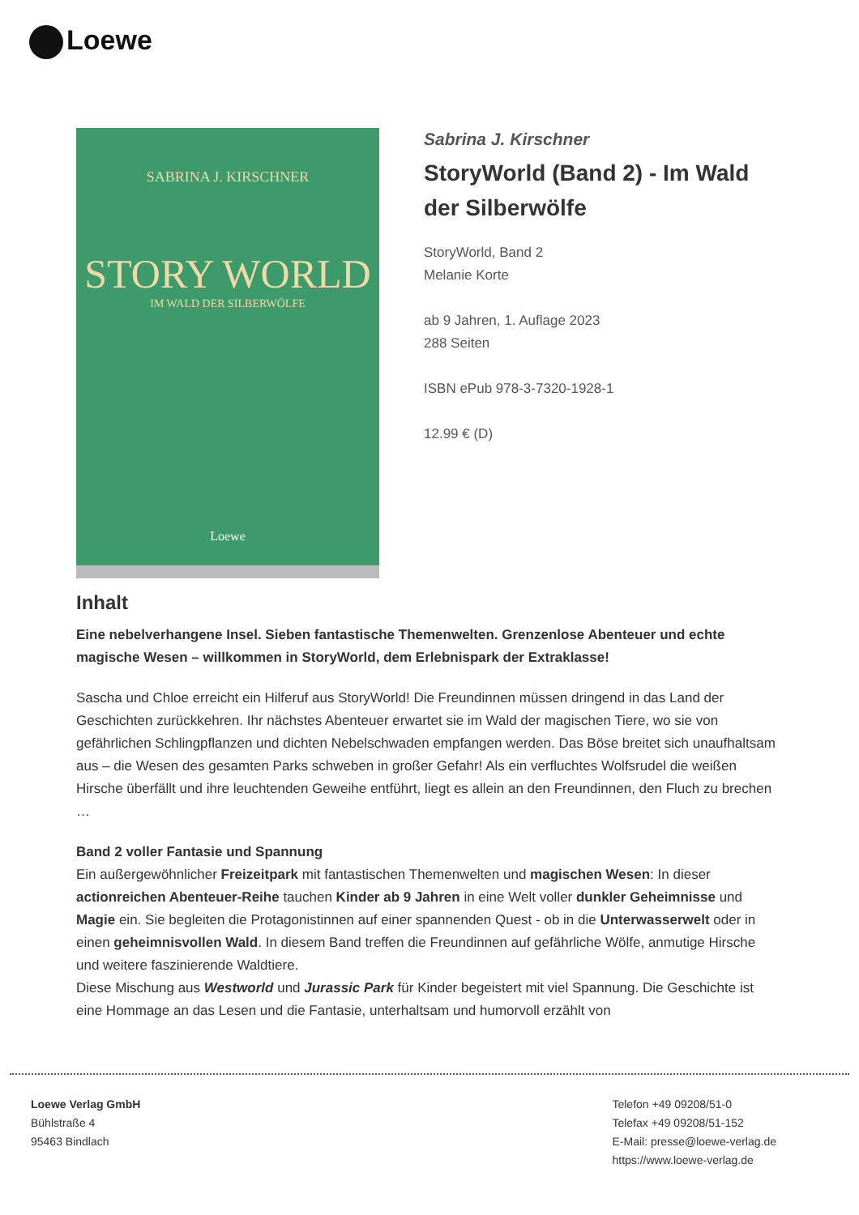Loewe
SABRINA J. KIRSCHNER
STORY WORLD
IM WALD DER SILBERWÖLFE
Loewe
Sabrina J. Kirschner
StoryWorld (Band 2) - Im Wald der Silberwölfe
StoryWorld, Band 2
Melanie Korte
ab 9 Jahren, 1. Auflage 2023
288 Seiten
ISBN ePub 978-3-7320-1928-1
12.99 € (D)
Inhalt
Eine nebelverhangene Insel. Sieben fantastische Themenwelten. Grenzenlose Abenteuer und echte magische Wesen – willkommen in StoryWorld, dem Erlebnispark der Extraklasse!
Sascha und Chloe erreicht ein Hilferuf aus StoryWorld! Die Freundinnen müssen dringend in das Land der Geschichten zurückkehren. Ihr nächstes Abenteuer erwartet sie im Wald der magischen Tiere, wo sie von gefährlichen Schlingpflanzen und dichten Nebelschwaden empfangen werden. Das Böse breitet sich unaufhaltsam aus – die Wesen des gesamten Parks schweben in großer Gefahr! Als ein verfluchtes Wolfsrudel die weißen Hirsche überfällt und ihre leuchtenden Geweihe entführt, liegt es allein an den Freundinnen, den Fluch zu brechen …
Band 2 voller Fantasie und Spannung
Ein außergewöhnlicher Freizeitpark mit fantastischen Themenwelten und magischen Wesen: In dieser actionreichen Abenteuer-Reihe tauchen Kinder ab 9 Jahren in eine Welt voller dunkler Geheimnisse und Magie ein. Sie begleiten die Protagonistinnen auf einer spannenden Quest - ob in die Unterwasserwelt oder in einen geheimnisvollen Wald. In diesem Band treffen die Freundinnen auf gefährliche Wölfe, anmutige Hirsche und weitere faszinierende Waldtiere.
Diese Mischung aus Westworld und Jurassic Park für Kinder begeistert mit viel Spannung. Die Geschichte ist eine Hommage an das Lesen und die Fantasie, unterhaltsam und humorvoll erzählt von
Loewe Verlag GmbH
Bühlstraße 4
95463 Bindlach
Telefon +49 09208/51-0
Telefax +49 09208/51-152
E-Mail: presse@loewe-verlag.de
https://www.loewe-verlag.de